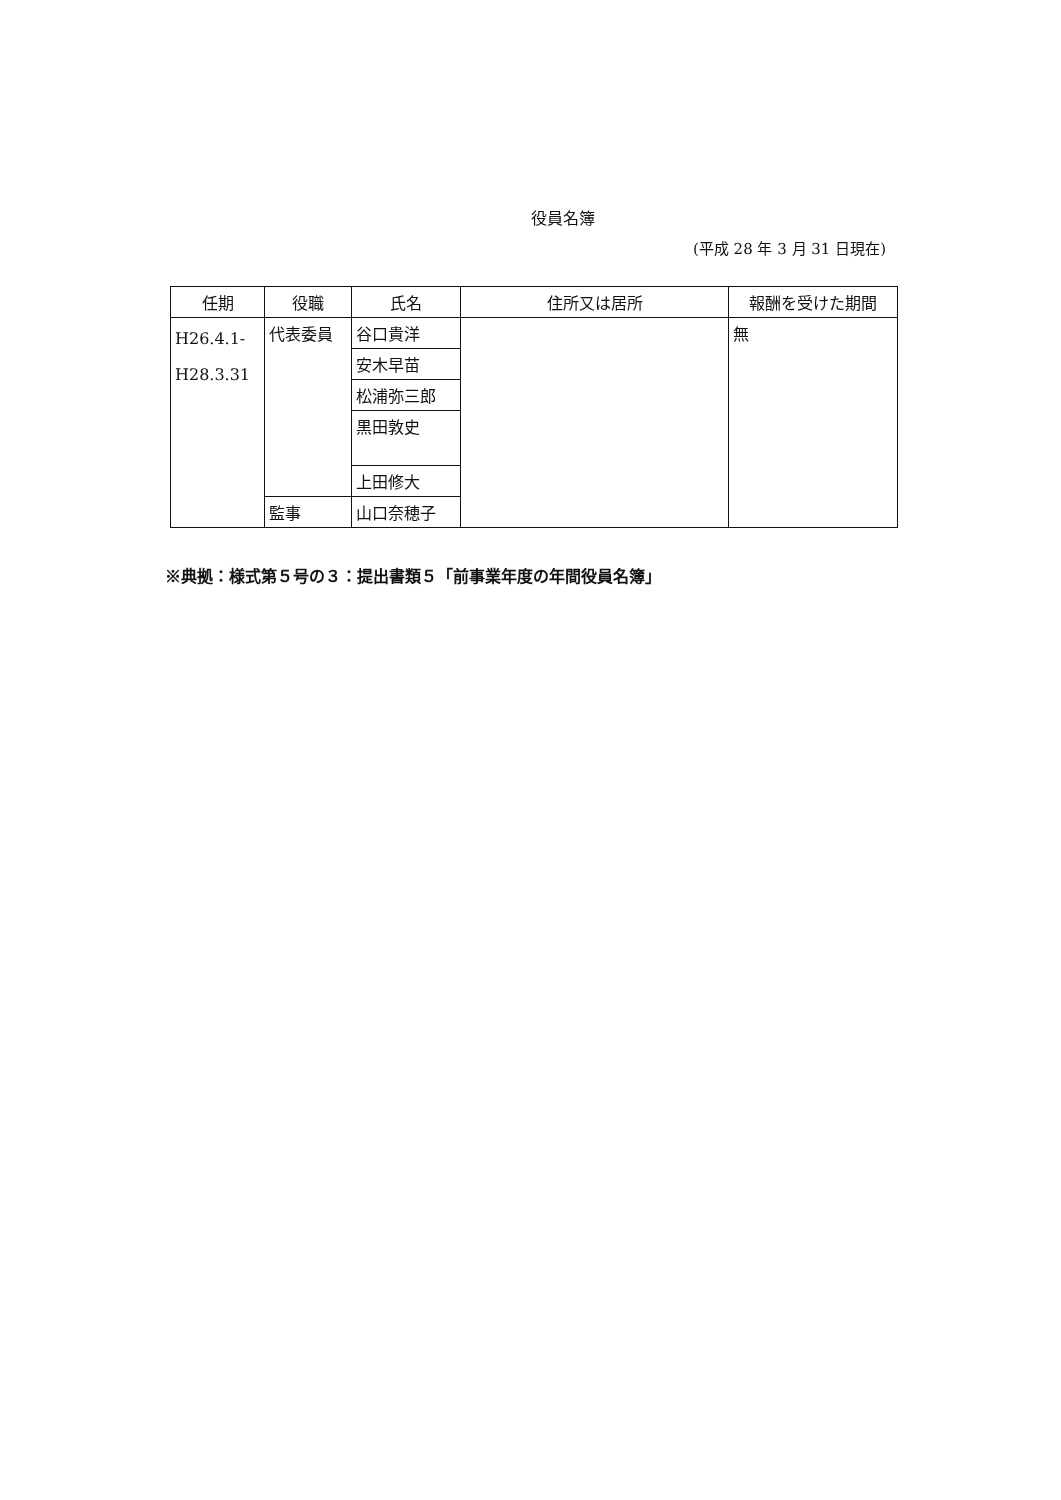役員名簿
(平成 28 年 3 月 31 日現在)
| 任期 | 役職 | 氏名 | 住所又は居所 | 報酬を受けた期間 |
| --- | --- | --- | --- | --- |
| H26.4.1- H28.3.31 | 代表委員 | 谷口貴洋 | | 無 |
| | | 安木早苗 | | |
| | | 松浦弥三郎 | | |
| | | 黒田敦史 | | |
| | | 上田修大 | | |
| | 監事 | 山口奈穂子 | | |
※典拠：様式第５号の３：提出書類５「前事業年度の年間役員名簿」